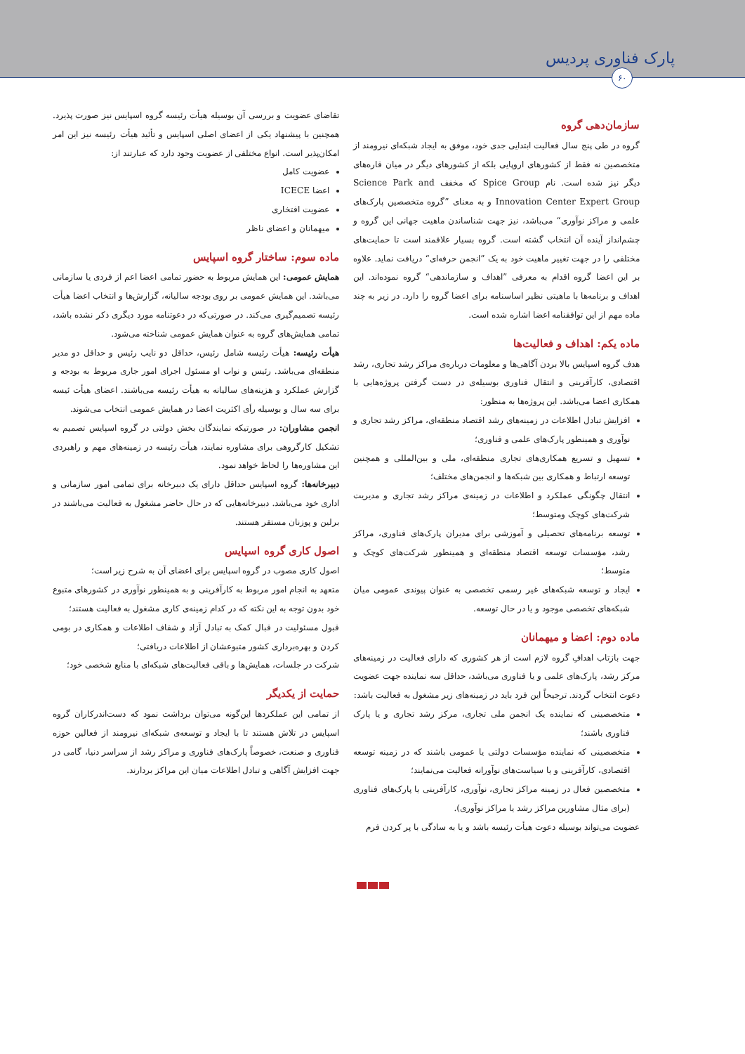پارک فناوری پردیس
۶۰
سازمان‌دهی گروه
گروه در طی پنج سال فعالیت ابتدایی جدی خود، موفق به ایجاد شبکه‌ای نیرومند از متخصصین نه فقط از کشورهای اروپایی بلکه از کشورهای دیگر در میان قاره‌های دیگر نیز شده است. نام Spice Group که مخفف Science Park and Innovation Center Expert Group و به معنای ”گروه متخصصین پارک‌های علمی و مراکز نوآوری“ می‌باشد، نیز جهت شناساندن ماهیت جهانی این گروه و چشم‌انداز آینده آن انتخاب گشته است. گروه بسیار علاقمند است تا حمایت‌های مختلفی را در جهت تغییر ماهیت خود به یک ”انجمن حرفه‌ای“ دریافت نماید. علاوه بر این اعضا گروه اقدام به معرفی ”اهداف و سازماندهی“ گروه نموده‌اند. این اهداف و برنامه‌ها با ماهیتی نظیر اساسنامه برای اعضا گروه را دارد. در زیر به چند ماده مهم از این توافقنامه اعضا اشاره شده است.
ماده یکم: اهداف و فعالیت‌ها
هدف گروه اسپایس بالا بردن آگاهی‌ها و معلومات درباره‌ی مراکز رشد تجاری، رشد اقتصادی، کارآفرینی و انتقال فناوری بوسیله‌ی در دست گرفتن پروژه‌هایی با همکاری اعضا می‌باشد. این پروژه‌ها به منظور:
افزایش تبادل اطلاعات در زمینه‌های رشد اقتصاد منطقه‌ای، مراکز رشد تجاری و نوآوری و همینطور پارک‌های علمی و فناوری؛
تسهیل و تسریع همکاری‌های تجاری منطقه‌ای، ملی و بین‌المللی و همچنین توسعه ارتباط و همکاری بین شبکه‌ها و انجمن‌های مختلف؛
انتقال چگونگی عملکرد و اطلاعات در زمینه‌ی مراکز رشد تجاری و مدیریت شرکت‌های کوچک ومتوسط؛
توسعه برنامه‌های تحصیلی و آموزشی برای مدیران پارک‌های فناوری، مراکز رشد، مؤسسات توسعه اقتصاد منطقه‌ای و همینطور شرکت‌های کوچک و متوسط؛
ایجاد و توسعه شبکه‌های غیر رسمی تخصصی به عنوان پیوندی عمومی میان شبکه‌های تخصصی موجود و یا در حال توسعه.
ماده دوم: اعضا و میهمانان
جهت بازتاب اهدافِ گروه لازم است از هر کشوری که دارای فعالیت در زمینه‌های مرکز رشد، پارک‌های علمی و یا فناوری می‌باشد، حداقل سه نماینده جهت عضویت دعوت انتخاب گردند. ترجیحاً این فرد باید در زمینه‌های زیر مشغول به فعالیت باشد:
متخصصینی که نماینده یک انجمن ملی تجاری، مرکز رشد تجاری و یا پارک فناوری باشند؛
متخصصینی که نماینده مؤسسات دولتی یا عمومی باشند که در زمینه توسعه اقتصادی، کارآفرینی و یا سیاست‌های نوآورانه فعالیت می‌نمایند؛
متخصصین فعال در زمینه مراکز تجاری، نوآوری، کارآفرینی یا پارک‌های فناوری (برای مثال مشاورین مراکز رشد یا مراکز نوآوری).
عضویت می‌تواند بوسیله دعوت هیأت رئیسه باشد و یا به سادگی با پر کردن فرم
تقاضای عضویت و بررسی آن بوسیله هیأت رئیسه گروه اسپایس نیز صورت پذیرد. همچنین با پیشنهاد یکی از اعضای اصلی اسپایس و تأئید هیأت رئیسه نیز این امر امکان‌پذیر است. انواع مختلفی از عضویت وجود دارد که عبارتند از:
عضویت کامل
اعضا ICECE
عضویت افتخاری
میهمانان و اعضای ناظر
ماده سوم: ساختار گروه اسپایس
همایش عمومی: این همایش مربوط به حضور تمامی اعضا اعم از فردی یا سازمانی می‌باشد. این همایش عمومی بر روی بودجه سالیانه، گزارش‌ها و انتخاب اعضا هیأت رئیسه تصمیم‌گیری می‌کند. در صورتی‌که در دعوتنامه مورد دیگری ذکر نشده باشد، تمامی همایش‌های گروه به عنوان همایش عمومی شناخته می‌شود.
هیأت رئیسه: هیأت رئیسه شامل رئیس، حداقل دو نایب رئیس و حداقل دو مدیر منطقه‌ای می‌باشد. رئیس و نواب او مسئول اجرای امور جاری مربوط به بودجه و گزارش عملکرد و هزینه‌های سالیانه به هیأت رئیسه می‌باشند. اعضای هیأت ئیسه برای سه سال و بوسیله رأی اکثریت اعضا در همایش عمومی انتخاب می‌شوند.
انجمن مشاوران: در صورتیکه نمایندگان بخش دولتی در گروه اسپایس تصمیم به تشکیل کارگروهی برای مشاوره نمایند، هیأت رئیسه در زمینه‌های مهم و راهبردی این مشاوره‌ها را لحاظ خواهد نمود.
دبیرخانه‌ها: گروه اسپایس حداقل دارای یک دبیرخانه برای تمامی امور سازمانی و اداری خود می‌باشد. دبیرخانه‌هایی که در حال حاضر مشغول به فعالیت می‌باشند در برلین و پوزنان مستقر هستند.
اصول کاری گروه اسپایس
اصول کاری مصوب در گروه اسپایس برای اعضای آن به شرح زیر است؛
متعهد به انجام امور مربوط به کارآفرینی و به همینطور نوآوری در کشورهای متبوع خود بدون توجه به این نکته که در کدام زمینه‌ی کاری مشغول به فعالیت هستند؛
قبول مسئولیت در قبال کمک به تبادل آزاد و شفاف اطلاعات و همکاری در بومی کردن و بهره‌برداری کشور متبوعشان از اطلاعات دریافتی؛
شرکت در جلسات، همایش‌ها و باقی فعالیت‌های شبکه‌ای با منابع شخصی خود؛
حمایت از یکدیگر
از تمامی این عملکردها این‌گونه می‌توان برداشت نمود که دست‌اندرکاران گروه اسپایس در تلاش هستند تا با ایجاد و توسعه‌ی شبکه‌ای نیرومند از فعالین حوزه فناوری و صنعت، خصوصاً پارک‌های فناوری و مراکز رشد از سراسر دنیا، گامی در جهت افزایش آگاهی و تبادل اطلاعات میان این مراکز بردارند.